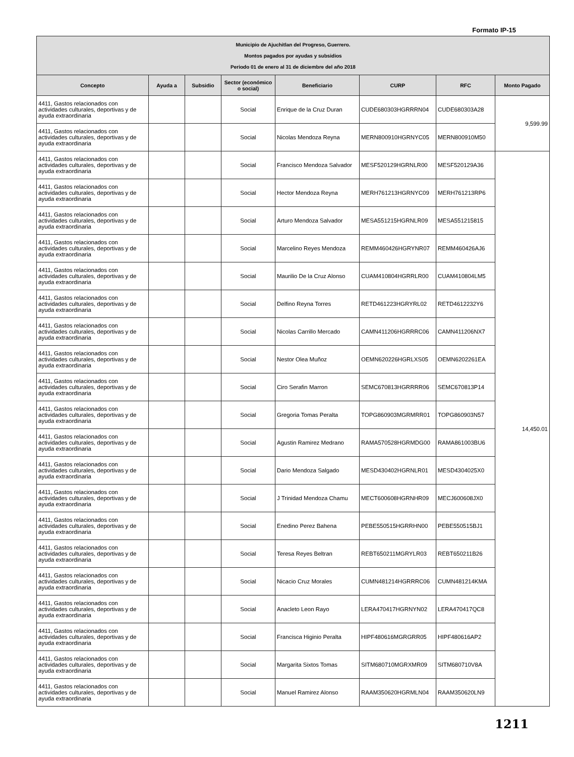Formato IP-15
| Municipio de Ajuchitlan del Progreso, Guerrero. Montos pagados por ayudas y subsidios Periodo 01 de enero al 31 de diciembre del año 2018 | | | | | | | |
| Concepto | Ayuda a | Subsidio | Sector (económico o social) | Beneficiario | CURP | RFC | Monto Pagado |
| 4411, Gastos relacionados con actividades culturales, deportivas y de ayuda extraordinaria | | | Social | Enrique de la Cruz Duran | CUDE680303HGRRRN04 | CUDE680303A28 | 9,599.99 |
| 4411, Gastos relacionados con actividades culturales, deportivas y de ayuda extraordinaria | | | Social | Nicolas Mendoza Reyna | MERN800910HGRNYC05 | MERN800910M50 | |
| 4411, Gastos relacionados con actividades culturales, deportivas y de ayuda extraordinaria | | | Social | Francisco Mendoza Salvador | MESF520129HGRNLR00 | MESF520129A36 | 14,450.01 |
| 4411, Gastos relacionados con actividades culturales, deportivas y de ayuda extraordinaria | | | Social | Hector Mendoza Reyna | MERH761213HGRNYC09 | MERH761213RP6 | |
| 4411, Gastos relacionados con actividades culturales, deportivas y de ayuda extraordinaria | | | Social | Arturo Mendoza Salvador | MESA551215HGRNLR09 | MESA551215815 | |
| 4411, Gastos relacionados con actividades culturales, deportivas y de ayuda extraordinaria | | | Social | Marcelino Reyes Mendoza | REMM460426HGRYNR07 | REMM460426AJ6 | |
| 4411, Gastos relacionados con actividades culturales, deportivas y de ayuda extraordinaria | | | Social | Maurilio De la Cruz Alonso | CUAM410804HGRRLR00 | CUAM410804LM5 | |
| 4411, Gastos relacionados con actividades culturales, deportivas y de ayuda extraordinaria | | | Social | Delfino Reyna Torres | RETD461223HGRYRL02 | RETD4612232Y6 | |
| 4411, Gastos relacionados con actividades culturales, deportivas y de ayuda extraordinaria | | | Social | Nicolas Carrillo Mercado | CAMN411206HGRRRC06 | CAMN411206NX7 | |
| 4411, Gastos relacionados con actividades culturales, deportivas y de ayuda extraordinaria | | | Social | Nestor Olea Muñoz | OEMN620226HGRLXS05 | OEMN6202261EA | |
| 4411, Gastos relacionados con actividades culturales, deportivas y de ayuda extraordinaria | | | Social | Ciro Serafin Marron | SEMC670813HGRRRR06 | SEMC670813P14 | |
| 4411, Gastos relacionados con actividades culturales, deportivas y de ayuda extraordinaria | | | Social | Gregoria Tomas Peralta | TOPG860903MGRMRR01 | TOPG860903N57 | |
| 4411, Gastos relacionados con actividades culturales, deportivas y de ayuda extraordinaria | | | Social | Agustin Ramirez Medrano | RAMA570528HGRMDG00 | RAMA861003BU6 | |
| 4411, Gastos relacionados con actividades culturales, deportivas y de ayuda extraordinaria | | | Social | Dario Mendoza Salgado | MESD430402HGRNLR01 | MESD4304025X0 | |
| 4411, Gastos relacionados con actividades culturales, deportivas y de ayuda extraordinaria | | | Social | J Trinidad Mendoza Chamu | MECT600608HGRNHR09 | MECJ600608JX0 | |
| 4411, Gastos relacionados con actividades culturales, deportivas y de ayuda extraordinaria | | | Social | Enedino Perez Bahena | PEBE550515HGRRHN00 | PEBE550515BJ1 | |
| 4411, Gastos relacionados con actividades culturales, deportivas y de ayuda extraordinaria | | | Social | Teresa Reyes Beltran | REBT650211MGRYLR03 | REBT650211B26 | |
| 4411, Gastos relacionados con actividades culturales, deportivas y de ayuda extraordinaria | | | Social | Nicacio Cruz Morales | CUMN481214HGRRRC06 | CUMN481214KMA | |
| 4411, Gastos relacionados con actividades culturales, deportivas y de ayuda extraordinaria | | | Social | Anacleto Leon Rayo | LERA470417HGRNYN02 | LERA470417QC8 | |
| 4411, Gastos relacionados con actividades culturales, deportivas y de ayuda extraordinaria | | | Social | Francisca Higinio Peralta | HIPF480616MGRGRR05 | HIPF480616AP2 | |
| 4411, Gastos relacionados con actividades culturales, deportivas y de ayuda extraordinaria | | | Social | Margarita Sixtos Tomas | SITM680710MGRXMR09 | SITM680710V8A | |
| 4411, Gastos relacionados con actividades culturales, deportivas y de ayuda extraordinaria | | | Social | Manuel Ramirez Alonso | RAAM350620HGRMLN04 | RAAM350620LN9 | |
1211